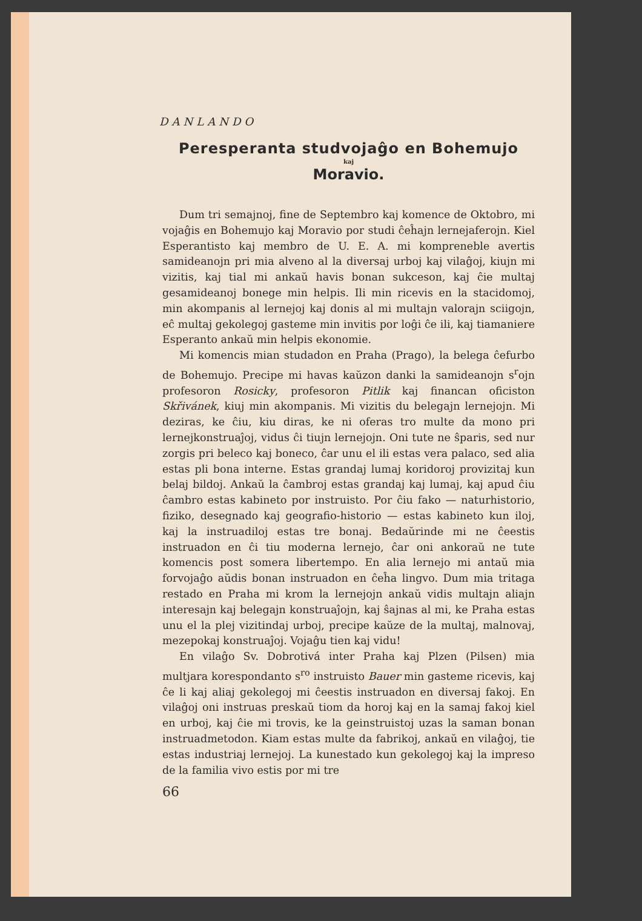DANLANDO
Peresperanta studvojaĝo en Bohemujo
kaj
Moravio.
Dum tri semajnoj, fine de Septembro kaj komence de Oktobro, mi vojaĝis en Bohemujo kaj Moravio por studi ĉeĥajn lernejaferojn. Kiel Esperantisto kaj membro de U. E. A. mi kompreneble avertis samideanojn pri mia alveno al la diversaj urboj kaj vilaĝoj, kiujn mi vizitis, kaj tial mi ankaŭ havis bonan sukceson, kaj ĉie multaj gesamideanoj bonege min helpis. Ili min ricevis en la stacidomoj, min akompanis al lernejoj kaj donis al mi multajn valorajn sciigojn, eĉ multaj gekolegoj gasteme min invitis por loĝi ĉe ili, kaj tiamaniere Esperanto ankaŭ min helpis ekonomie.
Mi komencis mian studadon en Praha (Prago), la belega ĉefurbo de Bohemujo. Precipe mi havas kaŭzon danki la samideanojn s<sup>r</sup>ojn profesoron Rosicky, profesoron Pitlik kaj financan oficiston Skřivánek, kiuj min akompanis. Mi vizitis du belegajn lernejojn. Mi deziras, ke ĉiu, kiu diras, ke ni oferas tro multe da mono pri lernejkonstruaĵoj, vidus ĉi tiujn lernejojn. Oni tute ne ŝparis, sed nur zorgis pri beleco kaj boneco, ĉar unu el ili estas vera palaco, sed alia estas pli bona interne. Estas grandaj lumaj koridoroj provizitaj kun belaj bildoj. Ankaŭ la ĉambroj estas grandaj kaj lumaj, kaj apud ĉiu ĉambro estas kabineto por instruisto. Por ĉiu fako — naturhistorio, fiziko, desegnado kaj geografio-historio — estas kabineto kun iloj, kaj la instruadiloj estas tre bonaj. Bedaŭrinde mi ne ĉeestis instruadon en ĉi tiu moderna lernejo, ĉar oni ankoraŭ ne tute komencis post somera libertempo. En alia lernejo mi antaŭ mia forvojaĝo aŭdis bonan instruadon en ĉeĥa lingvo. Dum mia tritaga restado en Praha mi krom la lernejojn ankaŭ vidis multajn aliajn interesajn kaj belegajn konstruaĵojn, kaj ŝajnas al mi, ke Praha estas unu el la plej vizitindaj urboj, precipe kaŭze de la multaj, malnovaj, mezepokaj konstruaĵoj. Vojaĝu tien kaj vidu!
En vilaĝo Sv. Dobrotivá inter Praha kaj Plzen (Pilsen) mia multjara korespondanto s<sup>ro</sup> instruisto Bauer min gasteme ricevis, kaj ĉe li kaj aliaj gekolegoj mi ĉeestis instruadon en diversaj fakoj. En vilaĝoj oni instruas preskaŭ tiom da horoj kaj en la samaj fakoj kiel en urboj, kaj ĉie mi trovis, ke la geinstruistoj uzas la saman bonan instruadmetodon. Kiam estas multe da fabrikoj, ankaŭ en vilaĝoj, tie estas industriaj lernejoj. La kunestado kun gekolegoj kaj la impreso de la familia vivo estis por mi tre
66